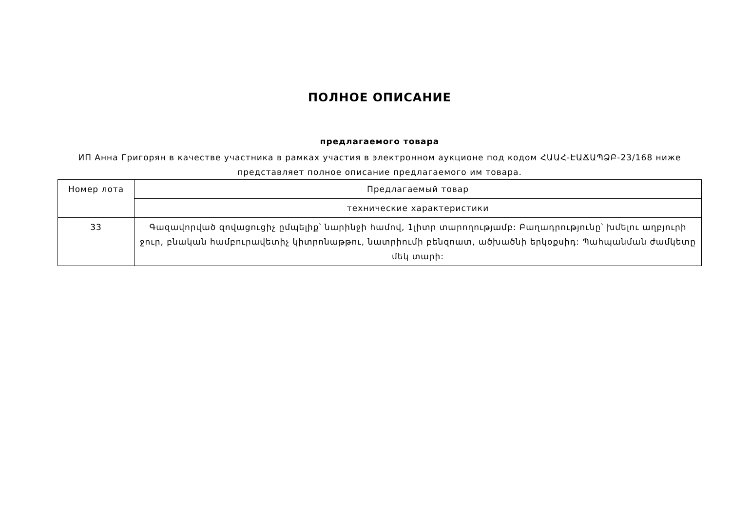ПОЛНОЕ ОПИСАНИЕ
предлагаемого товара
ИП Анна Григорян в качестве участника в рамках участия в электронном аукционе под кодом ՀԱԱՀ-ԷԱՃԱՊՁԲ-23/168 ниже представляет полное описание предлагаемого им товара.
| Номер лота | Предлагаемый товар |
| --- | --- |
| | технические характеристики |
| 33 | Գազավորված զովացուցիչ ըմպելիք՝ նարինջի համով, 1լիտր տարողությամբ: Բաղադրությունը՝ խմելու աղբյուրի ջուր, բնական համբուրավետիչ կիտրոնաթթու, նատրիումի բենզոատ, ածխածնի երկօքսիդ: Պահպանման ժամկետը մեկ տարի: |